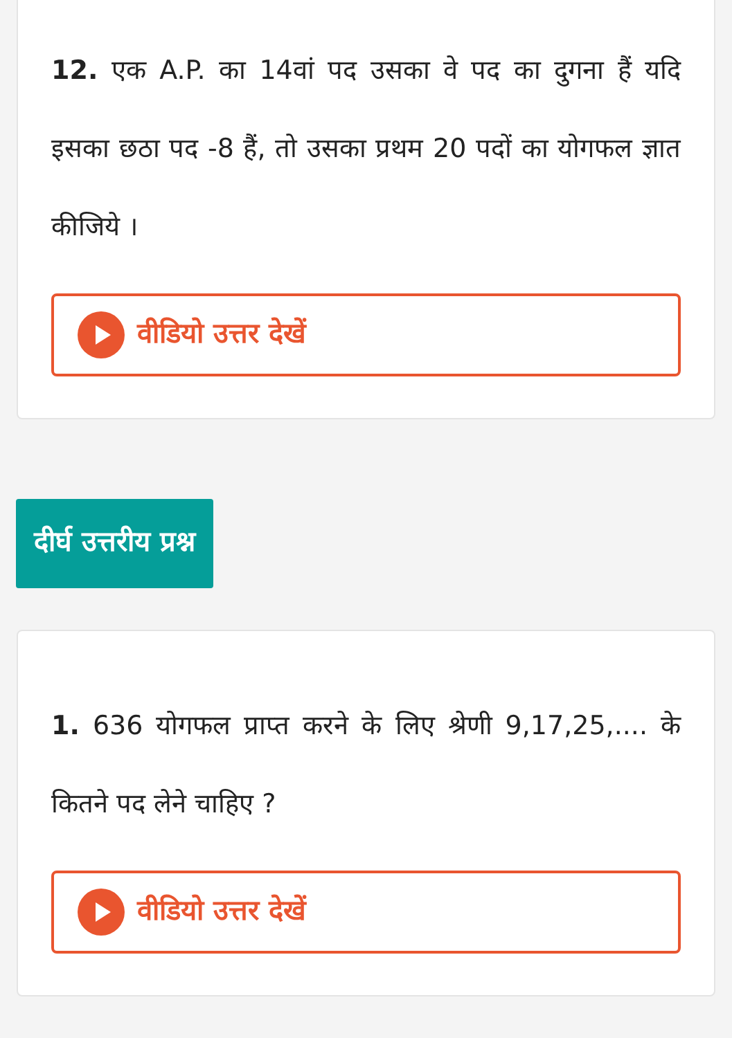12. एक A.P. का 14वां पद उसका वे पद का दुगना हैं यदि इसका छठा पद -8 हैं, तो उसका प्रथम 20 पदों का योगफल ज्ञात कीजिये ।
वीडियो उत्तर देखें
दीर्घ उत्तरीय प्रश्न
1. 636 योगफल प्राप्त करने के लिए श्रेणी 9,17,25,.... के कितने पद लेने चाहिए ?
वीडियो उत्तर देखें